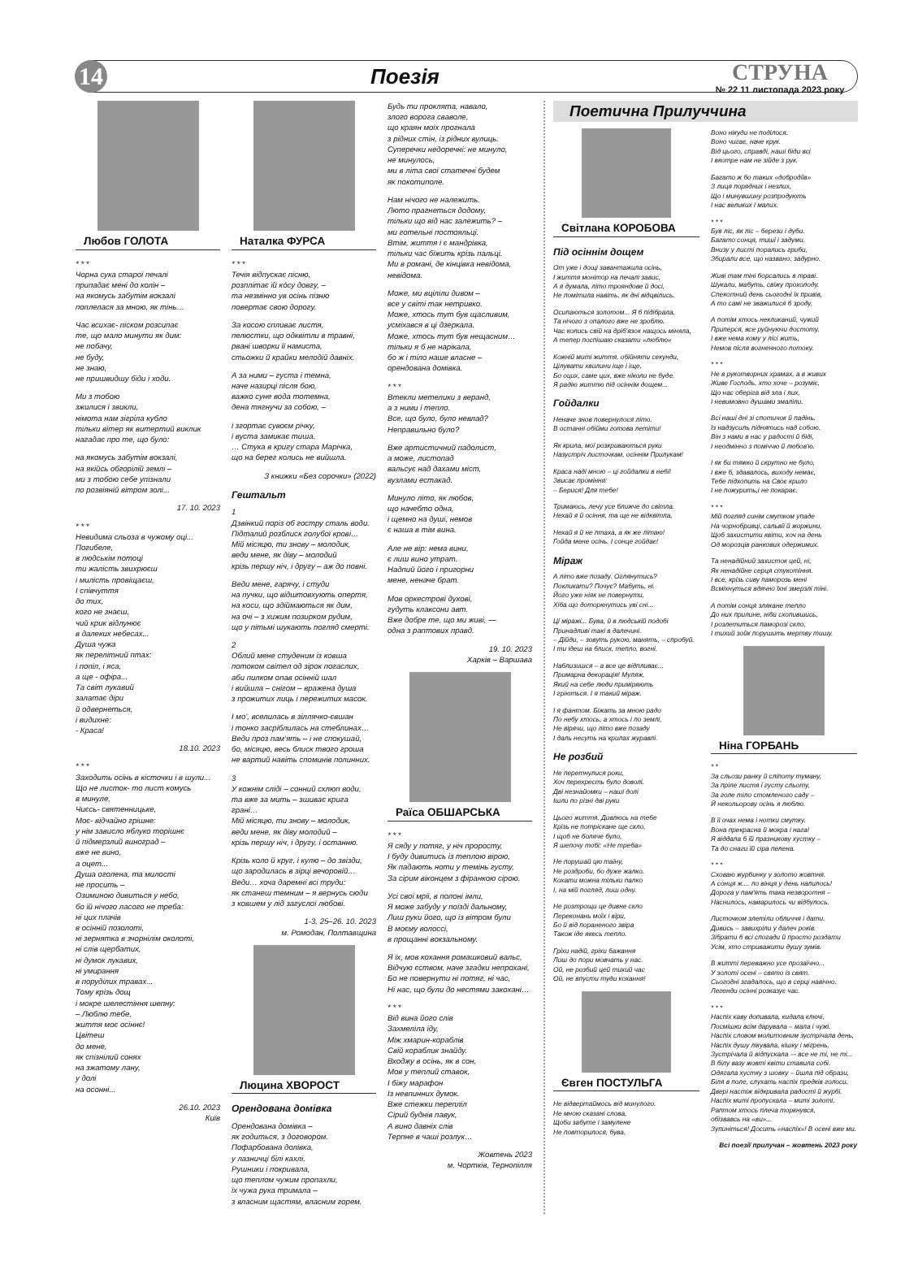14
Поезія
СТРУНА
№ 22 11 листопада 2023 року
Любов ГОЛОТА
* * *
Чорна сука старої печалі
припадає мені до колін –
на якомусь забутім вокзалі
поплелася за мною, як тінь…
Час всихає- піском розсипає
те, що мало минути як дим:
не побачу,
не буду,
не знаю,
не пришвидшу біди і ходи.
Ми з тобою
зжилися і звикли,
німота нам зігріла кубло
тільки вітер як витертий виклик
нагадає про те, що було:
на якомусь забутім вокзалі,
на якійсь обгорілій землі –
ми з тобою себе упізнали
по розвіяній вітром золі...
17. 10. 2023
* * *
Невидима сльоза в чужому оці...
Погибеле,
в людськім потоці
ти жалість звихрюєш
і милість провіщаєш,
І співчуття
до тих,
кого не знаєш,
чий крик відлунює
в далеких небесах...
Душа чужа
як перелітний птах:
і попіл, і яса,
а ще - офіра...
Та світ лукавий
залатає діри
й одвернеться,
і видихне:
- Краса!
18.10. 2023
* * *
Заходить осінь в кісточки і в шули...
Що не листок- то лист комусь
в минуле,
Чиєсь- святенницьке,
Моє- відчайно грішне:
у нім зависло яблуко торішнє
й підмерзлий виноград –
вже не вино,
а оцет...
Душа оголена, та милості
не просить –
Озиминою дивиться у небо,
бо їй нічого ласого не треба:
ні цих плачів
в осінній позолоті,
ні зернятка в зчорнілім околоті,
ні слів щербатих,
ні думок лукавих,
ні умирання
в поруділих травах...
Тому крізь дощ
і мокре шелестіння шепну:
– Люблю тебе,
життя моє осіннє!
Цвітеш
до мене,
як спізнілий сонях
на зжатому лану,
у долі
на осонні...
26.10. 2023
Київ
Наталка ФУРСА
* * *
Течія відпускає пісню,
розплітає їй кóсу довгу, –
та незмінно ув осінь пізню
повертає свою дорогу.
За косою спливає листя,
пелюстки, що одквітли в травні,
рвані шворки її намиста,
стьожки й крайки мелодій давніх.
А за ними – густа і темна,
наче назирці після бою,
важко суне вода тотемна,
дена тягнучи за собою, –
і згортає сувоєм річку,
і вуста замикає тиша.
… Стука в кригу стара Марічка,
що на берег колись не вийшла.
З книжки «Без сорочки» (2022)
Гештальт
1
Дзвінкий поріз об гостру сталь води.
Підталий розблиск голубої крові…
Мій місяцю, ти знову – молодик,
веди мене, як діву – молодий
крізь першу ніч, і другу – аж до повні.
Веди мене, гарячу, і студи
на пучки, що відштовхують опертя,
на коси, що здіймаються як дим,
на очі – з хижим позирком рудим,
що у пітьмі шукають погляд смерті.
2
Облий мене студеним із ковша
потоком світел од зірок погаслих,
аби пилком опав осінній шал
і вийшла – снігом – вражена душа
з прожитих лиць і пережитих масок.
І мо’, вселилась в зіллячко-євшан
і тонко засріблилась на стеблинах…
Веди проз пам’ять – і не спокушай,
бо, місяцю, весь блиск твого гроша
не вартий навіть споминів полинних.
3
У кожнім сліді – сонний схлюп води,
та вже за мить – зшиває крига грані…
Мій місяцю, ти знову – молодик,
веди мене, як діву молодий –
крізь першу ніч, і другу, і останню.
Крізь коло й круг, і кулю – до звізди,
що зародилась в зірці вечоровій…
Веди… хоча даремні всі труди:
як станеш темним – я вернусь сюди
з ковшем у лід загуслої любові.
1-3, 25–26. 10. 2023
м. Ромодан, Полтавщина
Люцина ХВОРОСТ
Орендована домівка
Орендована домівка –
як годиться, з договором.
Пофарбована долівка,
у лазничці білі кахлі.
Рушники і покривала,
що теплом чужим пропахли,
їх чужа рука тримала –
з власним щастям, власним горем.
Будь ти проклята, навало,
злого ворога сваволе,
що краян моїх прогнала
з рідних стін, із рідних вулиць.
Суперечки недоречні: не минуло,
не минулось,
ми в літа свої статечні будем
як покотиполе.
Нам нічого не належить.
Люто прагнеться додому,
тільки що від нас залежить? –
ми готельні постояльці.
Втім, життя і є мандрівка,
тільки час біжить крізь пальці.
Ми в романі, де кінцівка невідома,
невідома.
Може, ми вціліли дивом –
все у світі так нетривко.
Може, хтось тут був щасливим,
усміхався в ці дзеркала.
Може, хтось тут був нещасним…
тільки я б не нарікала,
бо ж і тіло наше власне –
орендована домівка.
* * *
Втекли метелики з веранд,
а з ними і тепло.
Все, що було, було невлад?
Неправильно було?
Вже артистичний падолист,
а може, листопад
вальсує над дахами міст,
вузлами естакад.
Минуло літо, як любов,
що начебто одна,
і щемно на душі, немов
є наша в тім вина.
Але не вір: нема вини,
є лиш вино утрат.
Надпий його і пригорни
мене, неначе брат.
Мов оркестрові духові,
гудуть клаксони авт.
Вже добре те, що ми живі, —
одна з раптових правд.
19. 10. 2023
Харків – Варшава
Раїса ОБШАРСЬКА
* * *
Я сяду у потяг, у ніч проросту,
І буду дивитись із теплою вірою,
Як падають ноти у темінь густу,
За сірим віконцем з фіранкою сірою.
Усі свої мрії, в полоні імли,
Я може забуду у поїзді дальному,
Лиш руки його, що із вітром були
В моєму волоссі,
в прощанні вокзальному.
Я їх, мов кохання ромашковий вальс,
Відчую єством, наче згадки непрохані,
Бо не повернути ні потяг, ні час,
Ні нас, що були до нестями закохані…
* * *
Від вина його слів
Захмеліла іду,
Між хмарин-кораблів
Свій кораблик знайду.
Входжу в осінь, як в сон,
Мов у теплий ставок,
І біжу марафон
Із невпинних думок.
Вже стежки перепліл
Сірий буднів павук,
А вино давніх слів
Терпне в чаші розлук…
Жовтень 2023
м. Чортків, Тернопілля
Поетична Прилуччина
Світлана КОРОБОВА
Під осіннім дощем
От уже і дощі завантажила осінь,
І життя монітор на печалі завис,
А я думала, літо трояндове й досі,
Не помітила навіть, як дні відцвілись.
Осипаються золотом... Я б підібрала,
Та нічого з опалого вже не зроблю.
Час колись свій на дріб'язок нащось міняла,
А тепер поспішаю сказати «люблю»
Кожній миті життя, обійняти секунди,
Цілувати хвилини іще і іще,
Бо оцих, саме цих, вже ніколи не буде.
Я радію життю під осіннім дощем...
Гойдалки
Неначе знов повернулося літо.
В останні обійми готова летіти!
Як крила, мої розкриваються руки
Назустріч листочкам, осіннім Прилукам!
Краса наді мною – ці гойдалки в небі!
Звисає проміння:
– Берися! Для тебе!
Тримаюсь, лечу усе ближче до світла.
Нехай я й осіння, та ще не відквітла,
Нехай я й не птаха, а як же літаю!
Гойда мене осінь. І сонце гойдає!
Міраж
А літо вже позаду. Оглянутись?
Покликати? Почує? Мабуть, ні.
Його уже ніяк не повернути,
Хіба що доторкнутись уві сні...
Ці міражі... Бува, й в людській подобі
Принадливі такі в далечині.
– Дійди, – зовуть рукою, манять, – спробуй.
І ти ідеш на блиск, тепло, вогні.
Наблизишся – а все це відпливає...
Примарна декорація! Муляж,
Який на себе люди приміряють
І гріються. І я такий міраж.
І я фантом. Біжать за мною радо
По небу хтось, а хтось і по землі,
Не вірячи, що літо вже позаду
І даль несуть на крилах журавлі.
Не розбий
Не перетнулися роки,
Хоч перехресть було доволі.
Дві незнайомки – наші долі
Ішли по різні дві руки
Цього життя. Дивлюсь на тебе
Крізь не потріскане ще скло,
І щоб не боляче було,
Я шепочу тобі: «Не треба»
Не порушай цю таїну,
Не роздроби, бо дуже жалко.
Кохати можна тільки палко
І, на мій погляд, лиш одну.
Не розтрощи це дивне скло
Переконань моїх і віри,
Бо й від пораненого звіра
Також іде якесь тепло.
Гріхи надій, гріхи бажання
Лиш до пори мовчать у нас.
Ой, не розбий цей тихий час
Ой, не впусти туди кохання!
Євген ПОСТУЛЬГА
Не відвертаймось від минулого.
Не мною сказані слова,
Щоби забуте і замулене
Не повторилося, бува.
Воно нікуди не поділося.
Воно чигає, наче крук.
Від цього, справді, наші біди всі
І вкотре нам не зійде з рук.
Багато ж бо таких «добродіїв»
З лиця порядних і незлих,
Що і минувшину розпродують
І нас великих і малих.
* * *
Був ліс, як ліс – берези і дуби.
Багато сонця, тиші і задуми.
Внизу у листі порались гриби,
Збирали все, що названо, задурно.
Живі там тіні борсались в траві.
Шукали, мабуть, свіжу прохолоду.
Спекотний день сьогодні їх привів,
А то самі не зважилися б зроду.
А потім хтось некликаний, чужий
Приперся, все руйнуючи достоту.
І вже нема кому у лісі жить,
Немов після вогненного потоку.
* * *
Не в рукотворних храмах, а в живих
Живе Господь, хто хоче – розуміє,
Що нас оберіга від зла і лих,
І невимовно душами змаліли.
Всі наші дні зі спотичок й падінь.
Із надзусиль піднятись над собою.
Він з нами в нас у радості й біді,
І неодмінно з поміччю й любов'ю.
І як би тяжко й скрутно не було,
І вже б, здавалось, виходу немає,
Тебе підхопить на Своє крило
І не пожурить,і не покарає.
* * *
Мій погляд синім смутком упаде
На чорнобривці, сальвії й жоржини,
Щоб захистити квіти, хоч на день
Од морозців ранкових одержимих.
Та ненадійний захисток цей, ні,
Як ненадійне серця стукотіння.
І все, крізь сиву паморозь мені
Всміхнуться вдячно їхні змерзлі тіні.
А потім сонця злякане тепло
До них прилине, ніби схопившись,
І розлетиться паморозі скло,
І тихий зойк порушить мертву тишу.
Ніна ГОРБАНЬ
* *
За сльози ранку й сліпоту туману,
За пріле листя і густу сльоту,
За голе тіло стомленого саду –
Й некольорову осінь я люблю.
В її очах нема і нотки смутку.
Вона прекрасна й мокра і нага!
Я віддала б їй празникову хустку –
Та до снаги їй сіра пелена.
* * *
Сховаю журбинку у золото жовтня.
А сонця ж.... по вінця у день налилось!
Дорога у пам'ять така незворотня –
Наснилось, намарилось чи відбулось.
Листочком злетіли обличчя і дати.
Дивись – завихріли у далеч років.
Зібрати б всі спогади й просто роздати
Усім, хто стриважити душу зумів.
В житті переважно усе прозаїчно...
У золоті осені – свято із свят.
Сьогодні згадалось, що в серці навічно.
Легенди осінні розказує час.
* * *
Наспіх каву допивала, кидала ключі,
Посмішки всім дарувала – мала і чужі.
Наспіх словом молитовним зустрічала день,
Наспіх душу лікувала, кішку і мігрень.
Зустрічала й відпускала –- все не ті, не ті...
В білу вазу жовті квіти ставила собі.
Одягала хустку з шовку – йшла під образи,
Біля в поле, слухать наспіх предків голоси.
Двері настіж відкривала радості й журбі.
Наспіх миті пропускала – миті золоті.
Раптом хтось плеча торкнувся,
обізвавсь на «ви»...
Зупиніться! Досить «наспіх»! В осені вже ми.
Всі поезії прилучан – жовтень 2023 року